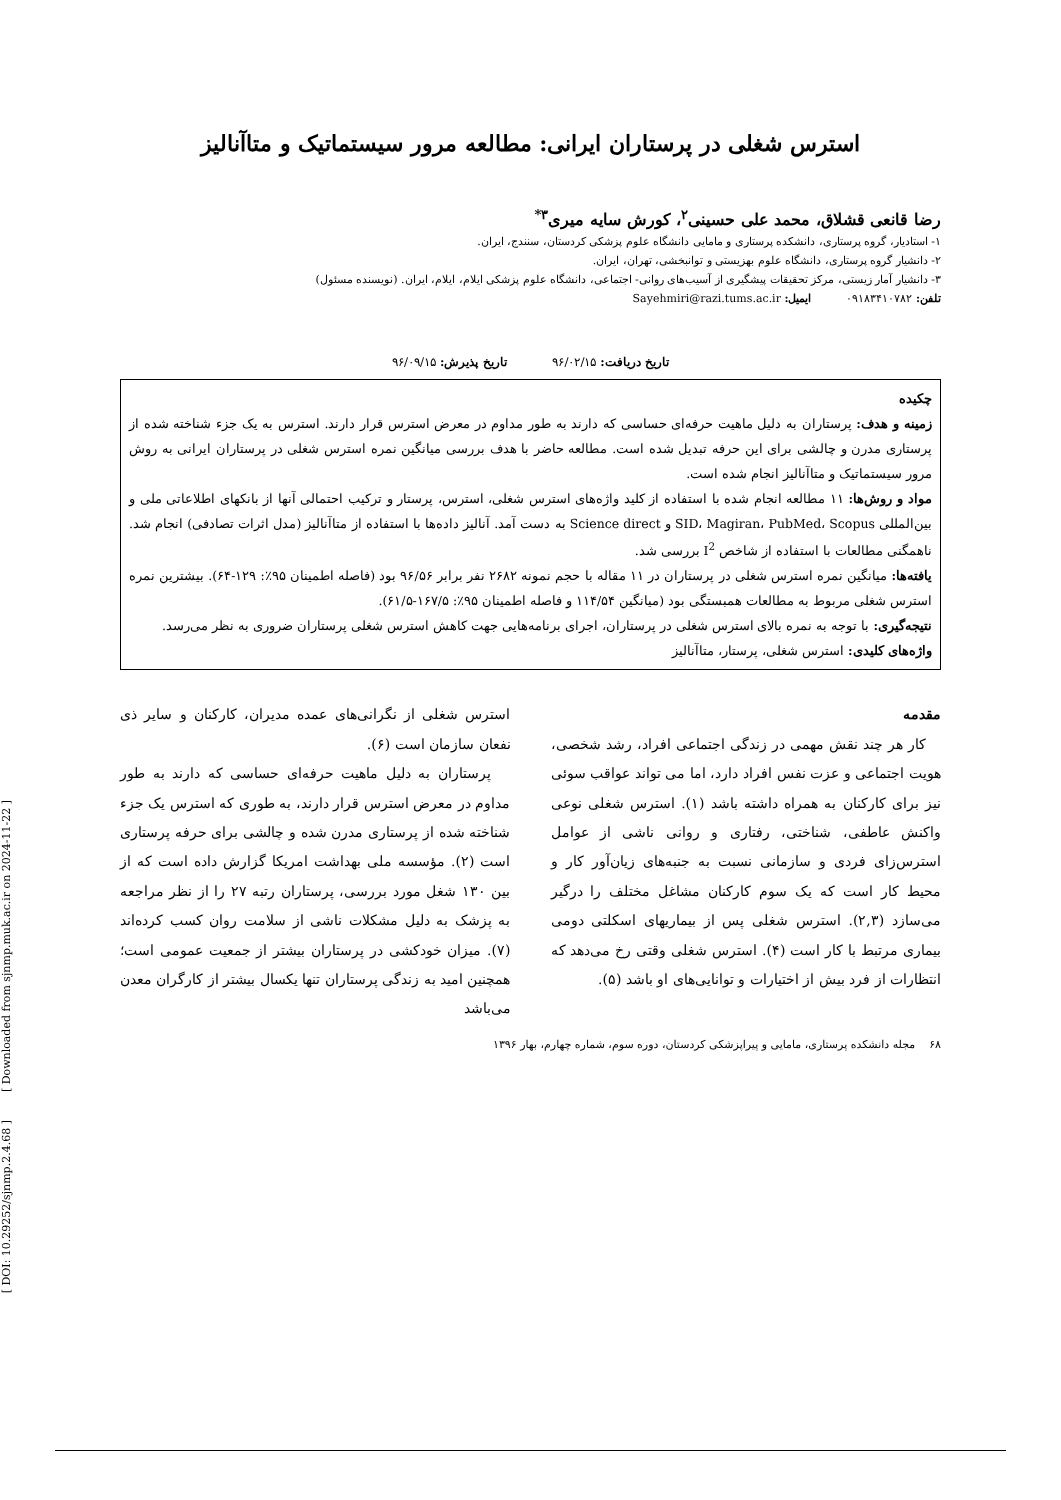استرس شغلی در پرستاران ایرانی: مطالعه مرور سیستماتیک و متاآنالیز
رضا قانعی قشلاق، محمد علی حسینی<sup>۲</sup>، کورش سایه میری<sup>۳*</sup>
۱- استادیار، گروه پرستاری، دانشکده پرستاری و مامایی دانشگاه علوم پزشکی کردستان، سنندج، ایران.
۲- دانشیار گروه پرستاری، دانشگاه علوم بهزیستی و توانبخشی، تهران، ایران.
۳- دانشیار آمار زیستی، مرکز تحقیقات پیشگیری از آسیب‌های روانی- اجتماعی، دانشگاه علوم پزشکی ایلام، ایلام، ایران. (نویسنده مسئول)
تلفن: ۰۹۱۸۳۴۱۰۷۸۲ ایمیل: Sayehmiri@razi.tums.ac.ir
تاریخ دریافت: ۹۶/۰۲/۱۵ تاریخ پذیرش: ۹۶/۰۹/۱۵
چکیده
زمینه و هدف: پرستاران به دلیل ماهیت حرفه‌ای حساسی که دارند به طور مداوم در معرض استرس قرار دارند. استرس به یک جزء شناخته شده از پرستاری مدرن و چالشی برای این حرفه تبدیل شده است. مطالعه حاضر با هدف بررسی میانگین نمره استرس شغلی در پرستاران ایرانی به روش مرور سیستماتیک و متاآنالیز انجام شده است.
مواد و روش‌ها: ۱۱ مطالعه انجام شده با استفاده از کلید واژه‌های استرس شغلی، استرس، پرستار و ترکیب احتمالی آنها از بانکهای اطلاعاتی ملی و بین‌المللی SID، Magiran، PubMed، Scopus و Science direct به دست آمد. آنالیز داده‌ها با استفاده از متاآنالیز (مدل اثرات تصادفی) انجام شد. ناهمگنی مطالعات با استفاده از شاخص I<sup>2</sup> بررسی شد.
یافته‌ها: میانگین نمره استرس شغلی در پرستاران در ۱۱ مقاله با حجم نمونه ۲۶۸۲ نفر برابر ۹۶/۵۶ بود (فاصله اطمینان ۹۵٪: ۱۲۹-۶۴). بیشترین نمره استرس شغلی مربوط به مطالعات همبستگی بود (میانگین ۱۱۴/۵۴ و فاصله اطمینان ۹۵٪: ۱۶۷/۵-۶۱/۵).
نتیجه‌گیری: با توجه به نمره بالای استرس شغلی در پرستاران، اجرای برنامه‌هایی جهت کاهش استرس شغلی پرستاران ضروری به نظر می‌رسد.
واژه‌های کلیدی: استرس شغلی، پرستار، متاآنالیز
مقدمه
کار هر چند نقش مهمی در زندگی اجتماعی افراد، رشد شخصی، هویت اجتماعی و عزت نفس افراد دارد، اما می تواند عواقب سوئی نیز برای کارکنان به همراه داشته باشد (۱). استرس شغلی نوعی واکنش عاطفی، شناختی، رفتاری و روانی ناشی از عوامل استرس‌زای فردی و سازمانی نسبت به جنبه‌های زیان‌آور کار و محیط کار است که یک سوم کارکنان مشاغل مختلف را درگیر می‌سازد (۲,۳). استرس شغلی پس از بیماریهای اسکلتی دومی بیماری مرتبط با کار است (۴). استرس شغلی وقتی رخ می‌دهد که انتظارات از فرد بیش از اختیارات و توانایی‌های او باشد (۵).
استرس شغلی از نگرانی‌های عمده مدیران، کارکنان و سایر ذی نفعان سازمان است (۶).
پرستاران به دلیل ماهیت حرفه‌ای حساسی که دارند به طور مداوم در معرض استرس قرار دارند، به طوری که استرس یک جزء شناخته شده از پرستاری مدرن شده و چالشی برای حرفه پرستاری است (۲). مؤسسه ملی بهداشت امریکا گزارش داده است که از بین ۱۳۰ شغل مورد بررسی، پرستاران رتبه ۲۷ را از نظر مراجعه به پزشک به دلیل مشکلات ناشی از سلامت روان کسب کرده‌اند (۷). میزان خودکشی در پرستاران بیشتر از جمعیت عمومی است؛ همچنین امید به زندگی پرستاران تنها یکسال بیشتر از کارگران معدن می‌باشد
۶۸ مجله دانشکده پرستاری، مامایی و پیراپزشکی کردستان، دوره سوم، شماره چهارم، بهار ۱۳۹۶
[ DOI: 10.29252/sjnmp.2.4.68 ] [ Downloaded from sjnmp.muk.ac.ir on 2024-11-22 ]